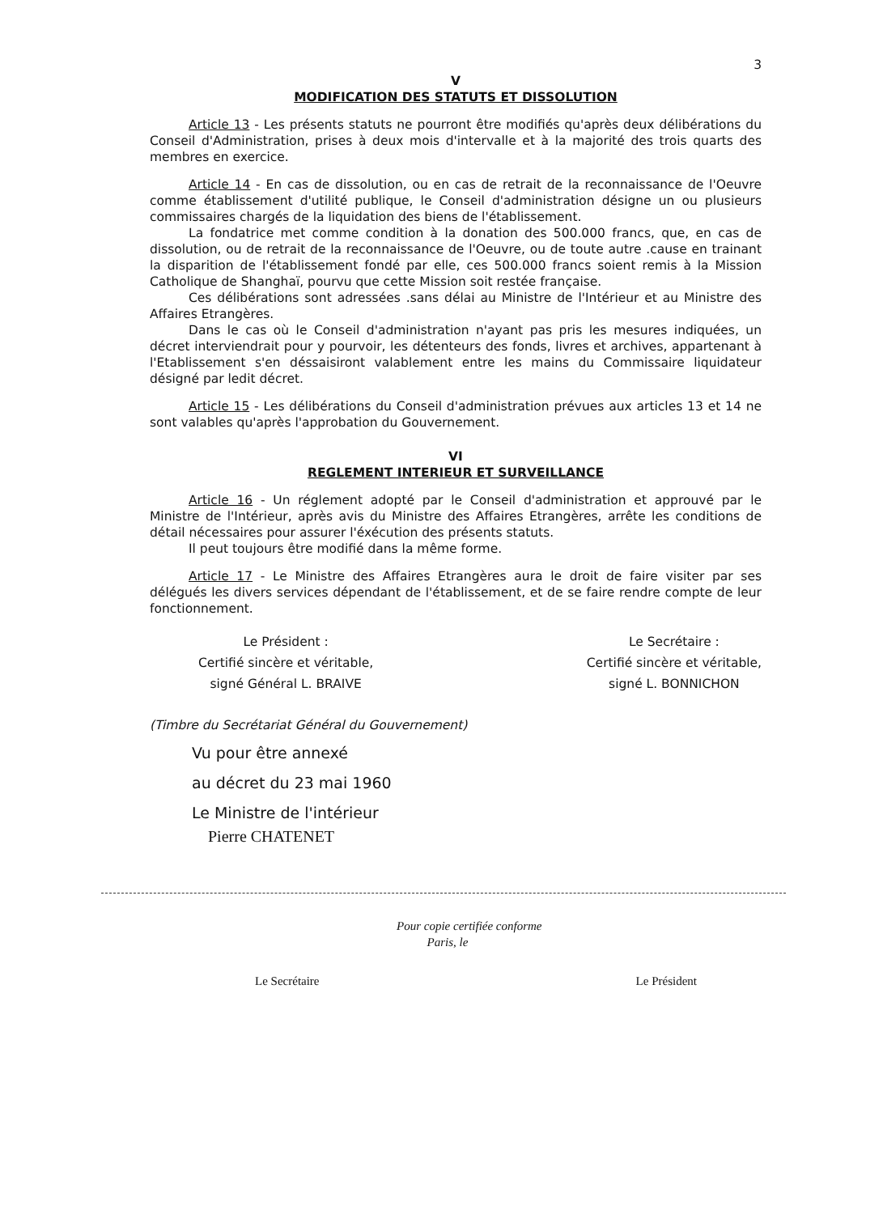3
V
MODIFICATION DES STATUTS ET DISSOLUTION
Article 13 - Les présents statuts ne pourront être modifiés qu'après deux délibérations du Conseil d'Administration, prises à deux mois d'intervalle et à la majorité des trois quarts des membres en exercice.
Article 14 - En cas de dissolution, ou en cas de retrait de la reconnaissance de l'Oeuvre comme établissement d'utilité publique, le Conseil d'administration désigne un ou plusieurs commissaires chargés de la liquidation des biens de l'établissement.
La fondatrice met comme condition à la donation des 500.000 francs, que, en cas de dissolution, ou de retrait de la reconnaissance de l'Oeuvre, ou de toute autre .cause en trainant la disparition de l'établissement fondé par elle, ces 500.000 francs soient remis à la Mission Catholique de Shanghaï, pourvu que cette Mission soit restée française.
Ces délibérations sont adressées .sans délai au Ministre de l'Intérieur et au Ministre des Affaires Etrangères.
Dans le cas où le Conseil d'administration n'ayant pas pris les mesures indiquées, un décret interviendrait pour y pourvoir, les détenteurs des fonds, livres et archives, appartenant à l'Etablissement s'en déssaisiront valablement entre les mains du Commissaire liquidateur désigné par ledit décret.
Article 15 - Les délibérations du Conseil d'administration prévues aux articles 13 et 14 ne sont valables qu'après l'approbation du Gouvernement.
VI
REGLEMENT INTERIEUR ET SURVEILLANCE
Article 16 - Un réglement adopté par le Conseil d'administration et approuvé par le Ministre de l'Intérieur, après avis du Ministre des Affaires Etrangères, arrête les conditions de détail nécessaires pour assurer l'éxécution des présents statuts.
Il peut toujours être modifié dans la même forme.
Article 17 - Le Ministre des Affaires Etrangères aura le droit de faire visiter par ses délégués les divers services dépendant de l'établissement, et de se faire rendre compte de leur fonctionnement.
Le Président :
Certifié sincère et véritable,
signé Général L. BRAIVE
Le Secrétaire :
Certifié sincère et véritable,
signé L. BONNICHON
(Timbre du Secrétariat Général du Gouvernement)
Vu pour être annexé
au décret du 23 mai 1960
Le Ministre de l'intérieur
Pierre CHATENET
Pour copie certifiée conforme
Paris, le
Le Secrétaire Le Président